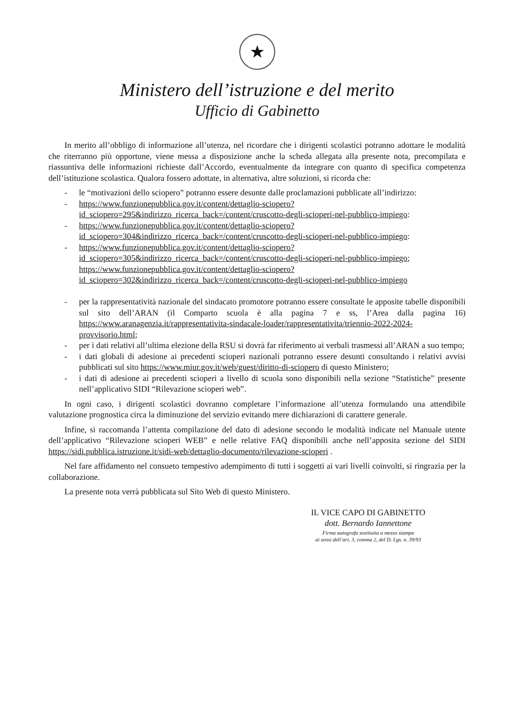★
Ministero dell’istruzione e del merito
Ufficio di Gabinetto
In merito all’obbligo di informazione all’utenza, nel ricordare che i dirigenti scolastici potranno adottare le modalità che riterranno più opportune, viene messa a disposizione anche la scheda allegata alla presente nota, precompilata e riassuntiva delle informazioni richieste dall’Accordo, eventualmente da integrare con quanto di specifica competenza dell’istituzione scolastica. Qualora fossero adottate, in alternativa, altre soluzioni, si ricorda che:
- le “motivazioni dello sciopero” potranno essere desunte dalle proclamazioni pubblicate all’indirizzo:
- https://www.funzionepubblica.gov.it/content/dettaglio-sciopero?id_sciopero=295&indirizzo_ricerca_back=/content/cruscotto-degli-scioperi-nel-pubblico-impiego:
- https://www.funzionepubblica.gov.it/content/dettaglio-sciopero?id_sciopero=304&indirizzo_ricerca_back=/content/cruscotto-degli-scioperi-nel-pubblico-impiego:
- https://www.funzionepubblica.gov.it/content/dettaglio-sciopero?id_sciopero=305&indirizzo_ricerca_back=/content/cruscotto-degli-scioperi-nel-pubblico-impiego; https://www.funzionepubblica.gov.it/content/dettaglio-sciopero?id_sciopero=302&indirizzo_ricerca_back=/content/cruscotto-degli-scioperi-nel-pubblico-impiego
- per la rappresentatività nazionale del sindacato promotore potranno essere consultate le apposite tabelle disponibili sul sito dell’ARAN (il Comparto scuola è alla pagina 7 e ss, l’Area dalla pagina 16) https://www.aranagenzia.it/rappresentativita-sindacale-loader/rappresentativita/triennio-2022-2024-provvisorio.html;
- per i dati relativi all’ultima elezione della RSU si dovrà far riferimento ai verbali trasmessi all’ARAN a suo tempo;
- i dati globali di adesione ai precedenti scioperi nazionali potranno essere desunti consultando i relativi avvisi pubblicati sul sito https://www.miur.gov.it/web/guest/diritto-di-sciopero di questo Ministero;
- i dati di adesione ai precedenti scioperi a livello di scuola sono disponibili nella sezione “Statistiche” presente nell’applicativo SIDI “Rilevazione scioperi web”.
In ogni caso, i dirigenti scolastici dovranno completare l’informazione all’utenza formulando una attendibile valutazione prognostica circa la diminuzione del servizio evitando mere dichiarazioni di carattere generale.
Infine, si raccomanda l’attenta compilazione del dato di adesione secondo le modalità indicate nel Manuale utente dell’applicativo “Rilevazione scioperi WEB” e nelle relative FAQ disponibili anche nell’apposita sezione del SIDI https://sidi.pubblica.istruzione.it/sidi-web/dettaglio-documento/rilevazione-scioperi .
Nel fare affidamento nel consueto tempestivo adempimento di tutti i soggetti ai vari livelli coinvolti, si ringrazia per la collaborazione.
La presente nota verrà pubblicata sul Sito Web di questo Ministero.
IL VICE CAPO DI GABINETTO
dott. Bernardo Iannettone
Firma autografa sostituita a mezzo stampa
ai sensi dell’art. 3, comma 2, del D. Lgs. n. 39/93